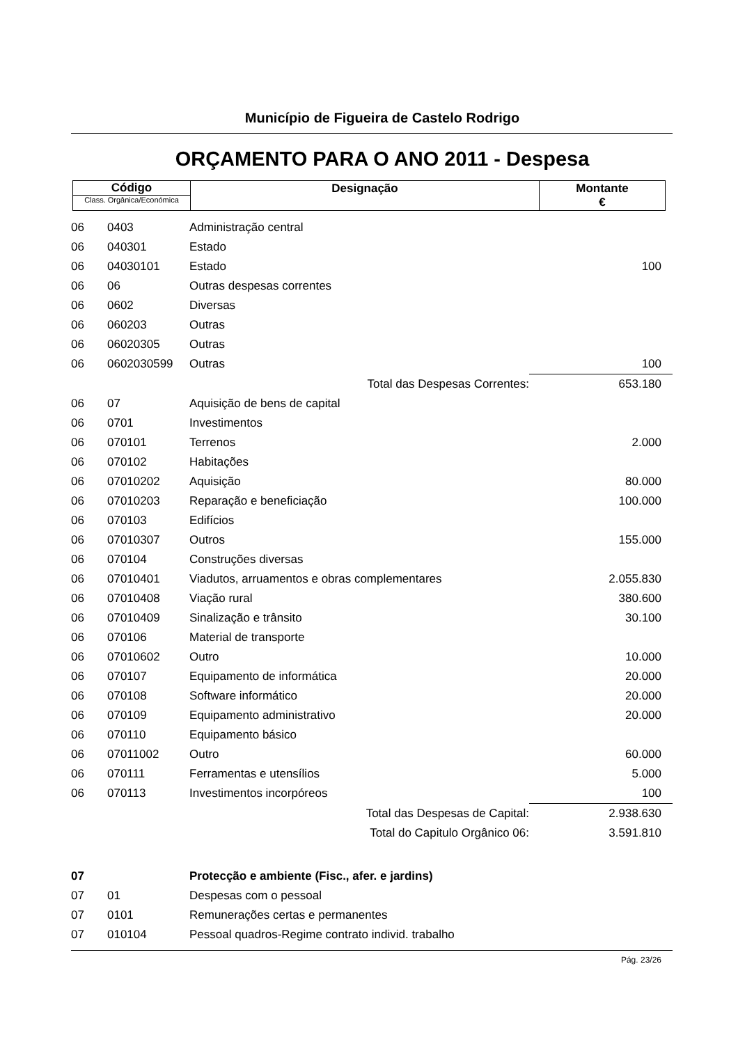Município de Figueira de Castelo Rodrigo
ORÇAMENTO PARA O ANO 2011 - Despesa
| Código Class. Orgânica/Económica | Designação | Montante € |
| 06 | 0403 | Administração central | | |
| 06 | 040301 | Estado | | |
| 06 | 04030101 | Estado | | 100 |
| 06 | 06 | Outras despesas correntes | | |
| 06 | 0602 | Diversas | | |
| 06 | 060203 | Outras | | |
| 06 | 06020305 | Outras | | |
| 06 | 0602030599 | Outras | | 100 |
| | | Total das Despesas Correntes: | | 653.180 |
| 06 | 07 | Aquisição de bens de capital | | |
| 06 | 0701 | Investimentos | | |
| 06 | 070101 | Terrenos | | 2.000 |
| 06 | 070102 | Habitações | | |
| 06 | 07010202 | Aquisição | | 80.000 |
| 06 | 07010203 | Reparação e beneficiação | | 100.000 |
| 06 | 070103 | Edifícios | | |
| 06 | 07010307 | Outros | | 155.000 |
| 06 | 070104 | Construções diversas | | |
| 06 | 07010401 | Viadutos, arruamentos e obras complementares | | 2.055.830 |
| 06 | 07010408 | Viação rural | | 380.600 |
| 06 | 07010409 | Sinalização e trânsito | | 30.100 |
| 06 | 070106 | Material de transporte | | |
| 06 | 07010602 | Outro | | 10.000 |
| 06 | 070107 | Equipamento de informática | | 20.000 |
| 06 | 070108 | Software informático | | 20.000 |
| 06 | 070109 | Equipamento administrativo | | 20.000 |
| 06 | 070110 | Equipamento básico | | |
| 06 | 07011002 | Outro | | 60.000 |
| 06 | 070111 | Ferramentas e utensílios | | 5.000 |
| 06 | 070113 | Investimentos incorpóreos | | 100 |
| | | Total das Despesas de Capital: | | 2.938.630 |
| | | Total do Capitulo Orgânico 06: | | 3.591.810 |
| 07 | | Protecção e ambiente (Fisc., afer. e jardins) | | |
| 07 | 01 | Despesas com o pessoal | | |
| 07 | 0101 | Remunerações certas e permanentes | | |
| 07 | 010104 | Pessoal quadros-Regime contrato individ. trabalho | | |
Pág. 23/26